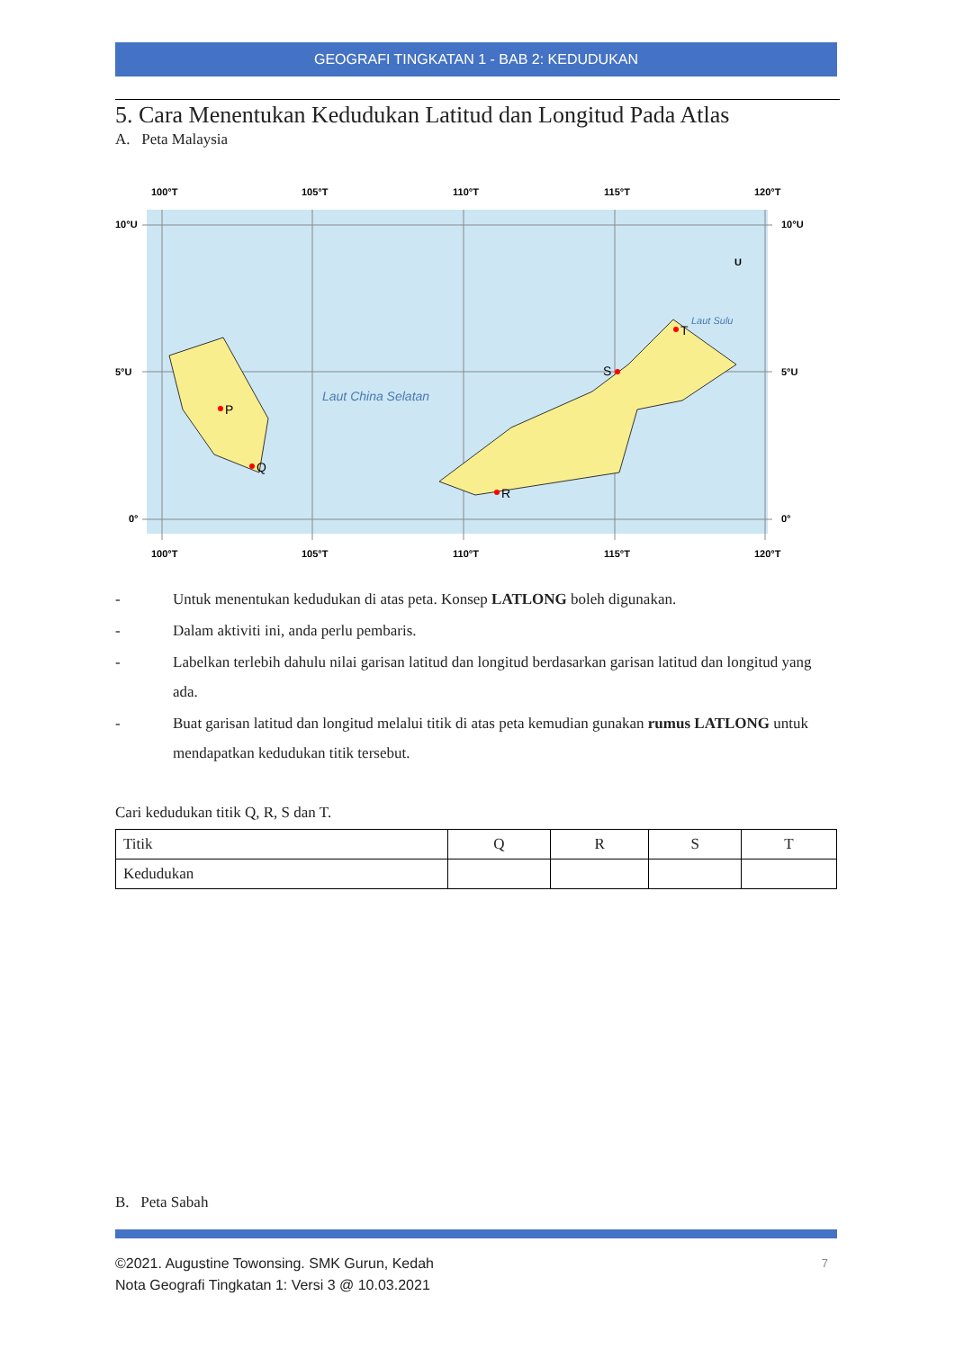GEOGRAFI TINGKATAN 1 - BAB 2: KEDUDUKAN
5. Cara Menentukan Kedudukan Latitud dan Longitud Pada Atlas
A. Peta Malaysia
100°T
105°T
110°T
115°T
120°T
10°U
5°U
0°
10°U
5°U
0°
Laut China Selatan
Laut Sulu
U
P
Q
R
S
T
100°T
105°T
110°T
115°T
120°T
- Untuk menentukan kedudukan di atas peta. Konsep LATLONG boleh digunakan.
- Dalam aktiviti ini, anda perlu pembaris.
- Labelkan terlebih dahulu nilai garisan latitud dan longitud berdasarkan garisan latitud dan longitud yang ada.
- Buat garisan latitud dan longitud melalui titik di atas peta kemudian gunakan rumus LATLONG untuk mendapatkan kedudukan titik tersebut.
Cari kedudukan titik Q, R, S dan T.
| Titik | Q | R | S | T |
| Kedudukan | | | | |
B. Peta Sabah
©2021. Augustine Towonsing. SMK Gurun, Kedah
Nota Geografi Tingkatan 1: Versi 3 @ 10.03.2021
7